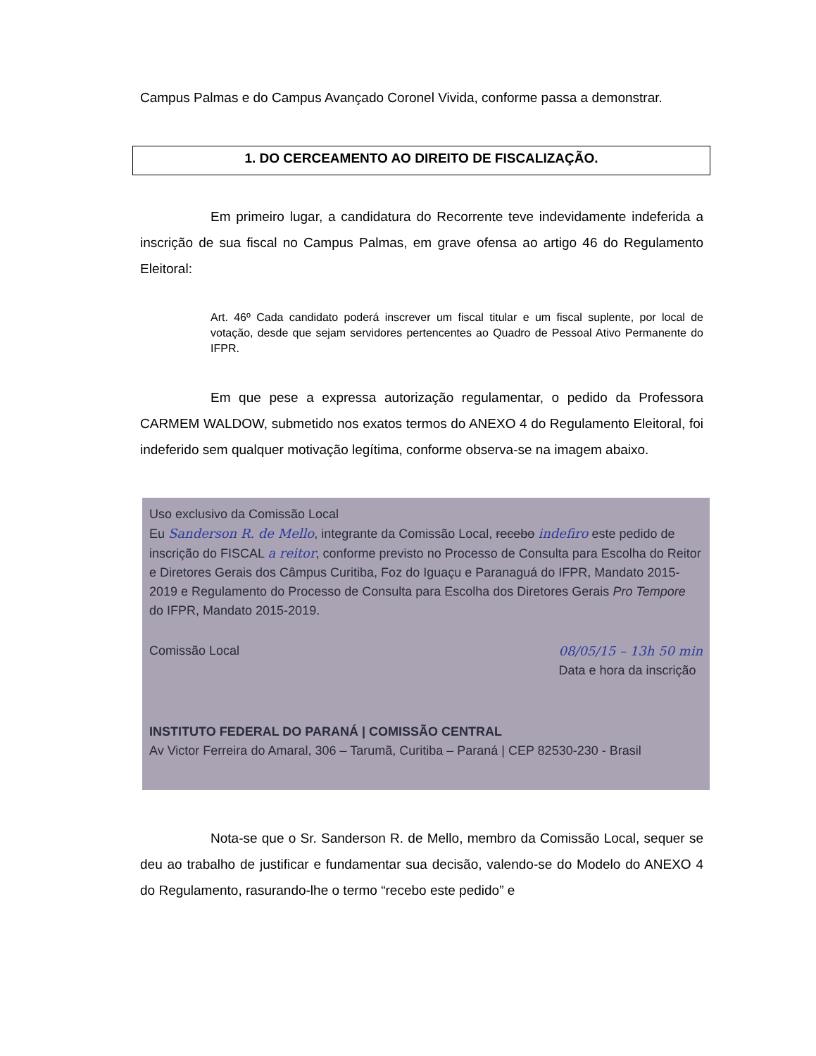Campus Palmas e do Campus Avançado Coronel Vivida, conforme passa a demonstrar.
1. DO CERCEAMENTO AO DIREITO DE FISCALIZAÇÃO.
Em primeiro lugar, a candidatura do Recorrente teve indevidamente indeferida a inscrição de sua fiscal no Campus Palmas, em grave ofensa ao artigo 46 do Regulamento Eleitoral:
Art. 46º Cada candidato poderá inscrever um fiscal titular e um fiscal suplente, por local de votação, desde que sejam servidores pertencentes ao Quadro de Pessoal Ativo Permanente do IFPR.
Em que pese a expressa autorização regulamentar, o pedido da Professora CARMEM WALDOW, submetido nos exatos termos do ANEXO 4 do Regulamento Eleitoral, foi indeferido sem qualquer motivação legítima, conforme observa-se na imagem abaixo.
Uso exclusivo da Comissão Local
Eu Sanderson R. de Mello, integrante da Comissão Local, recebo indefiro este pedido de inscrição do FISCAL a reitor, conforme previsto no Processo de Consulta para Escolha do Reitor e Diretores Gerais dos Câmpus Curitiba, Foz do Iguaçu e Paranaguá do IFPR, Mandato 2015-2019 e Regulamento do Processo de Consulta para Escolha dos Diretores Gerais Pro Tempore do IFPR, Mandato 2015-2019.
Comissão Local 08/05/15 – 13h 50 min
Data e hora da inscrição
INSTITUTO FEDERAL DO PARANÁ | COMISSÃO CENTRAL
Av Victor Ferreira do Amaral, 306 – Tarumã, Curitiba – Paraná | CEP 82530-230 - Brasil
Nota-se que o Sr. Sanderson R. de Mello, membro da Comissão Local, sequer se deu ao trabalho de justificar e fundamentar sua decisão, valendo-se do Modelo do ANEXO 4 do Regulamento, rasurando-lhe o termo “recebo este pedido” e